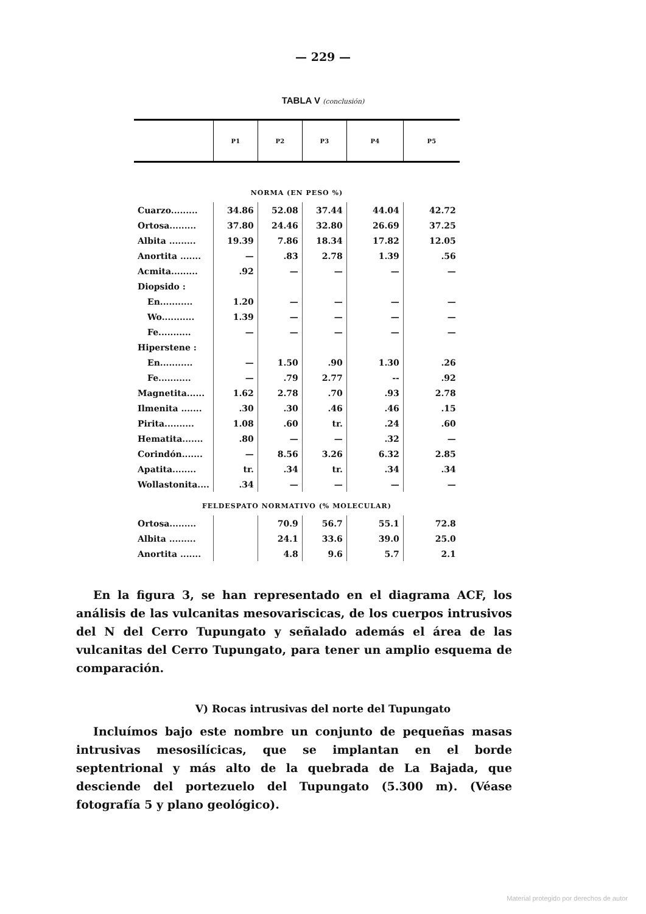— 229 —
TABLA V (conclusión)
| | P1 | P2 | P3 | P4 | P5 |
| --- | --- | --- | --- | --- | --- |
| NORMA (EN PESO %) | | | | | |
| Cuarzo......... | 34.86 | 52.08 | 37.44 | 44.04 | 42.72 |
| Ortosa......... | 37.80 | 24.46 | 32.80 | 26.69 | 37.25 |
| Albita ......... | 19.39 | 7.86 | 18.34 | 17.82 | 12.05 |
| Anortita ....... | — | .83 | 2.78 | 1.39 | .56 |
| Acmita......... | .92 | — | — | — | — |
| Diopsido : | | | | | |
| En........... | 1.20 | — | — | — | — |
| Wo........... | 1.39 | — | — | — | — |
| Fe........... | — | — | — | — | — |
| Hiperstene : | | | | | |
| En........... | — | 1.50 | .90 | 1.30 | .26 |
| Fe........... | — | .79 | 2.77 | -- | .92 |
| Magnetita...... | 1.62 | 2.78 | .70 | .93 | 2.78 |
| Ilmenita ....... | .30 | .30 | .46 | .46 | .15 |
| Pirita.......... | 1.08 | .60 | tr. | .24 | .60 |
| Hematita....... | .80 | — | — | .32 | — |
| Corindón....... | — | 8.56 | 3.26 | 6.32 | 2.85 |
| Apatita........ | tr. | .34 | tr. | .34 | .34 |
| Wollastonita.... | .34 | — | — | — | — |
| FELDESPATO NORMATIVO (% MOLECULAR) | | | | | |
| Ortosa......... | | 70.9 | 56.7 | 55.1 | 72.8 |
| Albita ......... | | 24.1 | 33.6 | 39.0 | 25.0 |
| Anortita ....... | | 4.8 | 9.6 | 5.7 | 2.1 |
En la figura 3, se han representado en el diagrama ACF, los análisis de las vulcanitas mesovariscicas, de los cuerpos intrusivos del N del Cerro Tupungato y señalado además el área de las vulcanitas del Cerro Tupungato, para tener un amplio esquema de comparación.
V) Rocas intrusivas del norte del Tupungato
Incluímos bajo este nombre un conjunto de pequeñas masas intrusivas mesosilícicas, que se implantan en el borde septentrional y más alto de la quebrada de La Bajada, que desciende del portezuelo del Tupungato (5.300 m). (Véase fotografía 5 y plano geológico).
Material protegido por derechos de autor